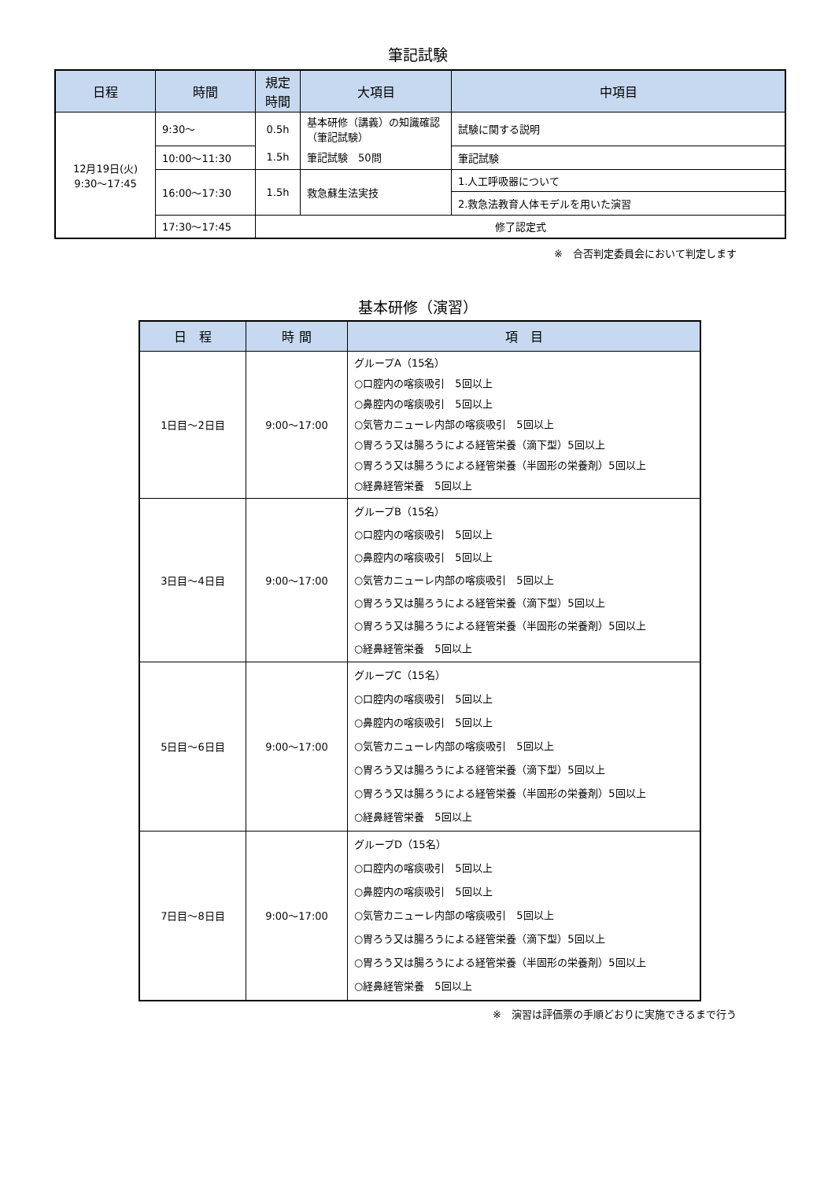筆記試験
| 日程 | 時間 | 規定 時間 | 大項目 | 中項目 |
| --- | --- | --- | --- | --- |
| 12月19日(火) 9:30～17:45 | 9:30～ | 0.5h | 基本研修（講義）の知識確認（筆記試験） | 試験に関する説明 |
| | 10:00～11:30 | 1.5h | 筆記試験 50問 | 筆記試験 |
| | 16:00～17:30 | 1.5h | 救急蘇生法実技 | 1.人工呼吸器について |
| | | | | 2.救急法教育人体モデルを用いた演習 |
| | 17:30～17:45 | 修了認定式 | | |
※　合否判定委員会において判定します
基本研修（演習）
| 日 程 | 時 間 | 項 目 |
| --- | --- | --- |
| 1日目～2日目 | 9:00～17:00 | グループA（15名） ○口腔内の喀痰吸引 5回以上 ○鼻腔内の喀痰吸引 5回以上 ○気管カニューレ内部の喀痰吸引 5回以上 ○胃ろう又は腸ろうによる経管栄養（滴下型）5回以上 ○胃ろう又は腸ろうによる経管栄養（半固形の栄養剤）5回以上 ○経鼻経管栄養 5回以上 |
| 3日目～4日目 | 9:00～17:00 | グループB（15名） ○口腔内の喀痰吸引 5回以上 ○鼻腔内の喀痰吸引 5回以上 ○気管カニューレ内部の喀痰吸引 5回以上 ○胃ろう又は腸ろうによる経管栄養（滴下型）5回以上 ○胃ろう又は腸ろうによる経管栄養（半固形の栄養剤）5回以上 ○経鼻経管栄養 5回以上 |
| 5日目～6日目 | 9:00～17:00 | グループC（15名） ○口腔内の喀痰吸引 5回以上 ○鼻腔内の喀痰吸引 5回以上 ○気管カニューレ内部の喀痰吸引 5回以上 ○胃ろう又は腸ろうによる経管栄養（滴下型）5回以上 ○胃ろう又は腸ろうによる経管栄養（半固形の栄養剤）5回以上 ○経鼻経管栄養 5回以上 |
| 7日目～8日目 | 9:00～17:00 | グループD（15名） ○口腔内の喀痰吸引 5回以上 ○鼻腔内の喀痰吸引 5回以上 ○気管カニューレ内部の喀痰吸引 5回以上 ○胃ろう又は腸ろうによる経管栄養（滴下型）5回以上 ○胃ろう又は腸ろうによる経管栄養（半固形の栄養剤）5回以上 ○経鼻経管栄養 5回以上 |
※　演習は評価票の手順どおりに実施できるまで行う